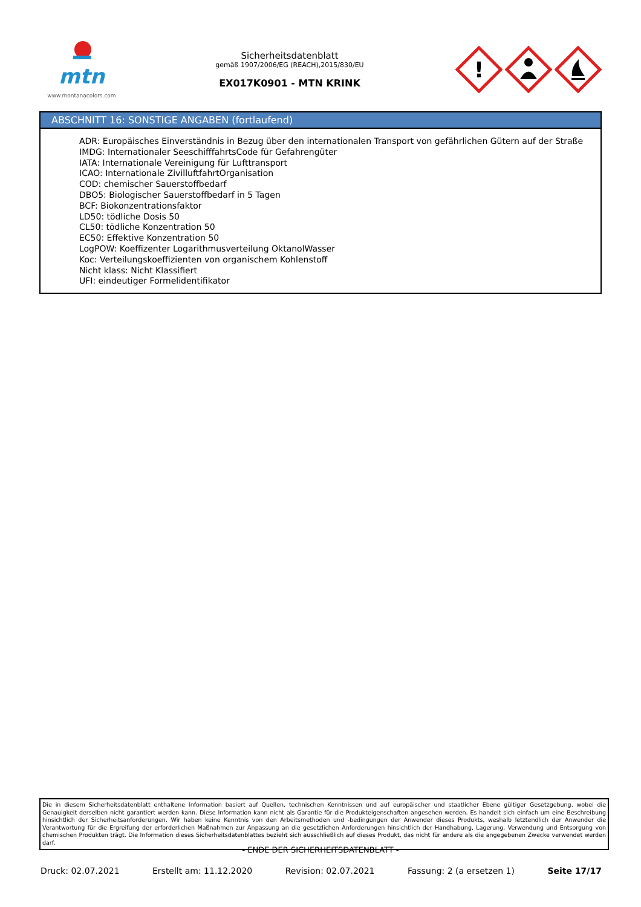mtn
www.montanacolors.com
Sicherheitsdatenblatt
gemäß 1907/2006/EG (REACH),2015/830/EU
EX017K0901 - MTN KRINK
!
ABSCHNITT 16: SONSTIGE ANGABEN (fortlaufend)
ADR: Europäisches Einverständnis in Bezug über den internationalen Transport von gefährlichen Gütern auf der Straße
IMDG: Internationaler SeeschifffahrtsCode für Gefahrengüter
IATA: Internationale Vereinigung für Lufttransport
ICAO: Internationale ZivilluftfahrtOrganisation
COD: chemischer Sauerstoffbedarf
DBO5: Biologischer Sauerstoffbedarf in 5 Tagen
BCF: Biokonzentrationsfaktor
LD50: tödliche Dosis 50
CL50: tödliche Konzentration 50
EC50: Effektive Konzentration 50
LogPOW: Koeffizenter Logarithmusverteilung OktanolWasser
Koc: Verteilungskoeffizienten von organischem Kohlenstoff
Nicht klass: Nicht Klassifiert
UFI: eindeutiger Formelidentifikator
Die in diesem Sicherheitsdatenblatt enthaltene Information basiert auf Quellen, technischen Kenntnissen und auf europäischer und staatlicher Ebene gültiger Gesetzgebung, wobei die Genauigkeit derselben nicht garantiert werden kann. Diese Information kann nicht als Garantie für die Produkteigenschaften angesehen werden. Es handelt sich einfach um eine Beschreibung hinsichtlich der Sicherheitsanforderungen. Wir haben keine Kenntnis von den Arbeitsmethoden und -bedingungen der Anwender dieses Produkts, weshalb letztendlich der Anwender die Verantwortung für die Ergreifung der erforderlichen Maßnahmen zur Anpassung an die gesetzlichen Anforderungen hinsichtlich der Handhabung, Lagerung, Verwendung und Entsorgung von chemischen Produkten trägt. Die Information dieses Sicherheitsdatenblattes bezieht sich ausschließlich auf dieses Produkt, das nicht für andere als die angegebenen Zwecke verwendet werden darf.
- ENDE DER SICHERHEITSDATENBLATT -
Druck: 02.07.2021 Erstellt am: 11.12.2020 Revision: 02.07.2021 Fassung: 2 (a ersetzen 1) Seite 17/17